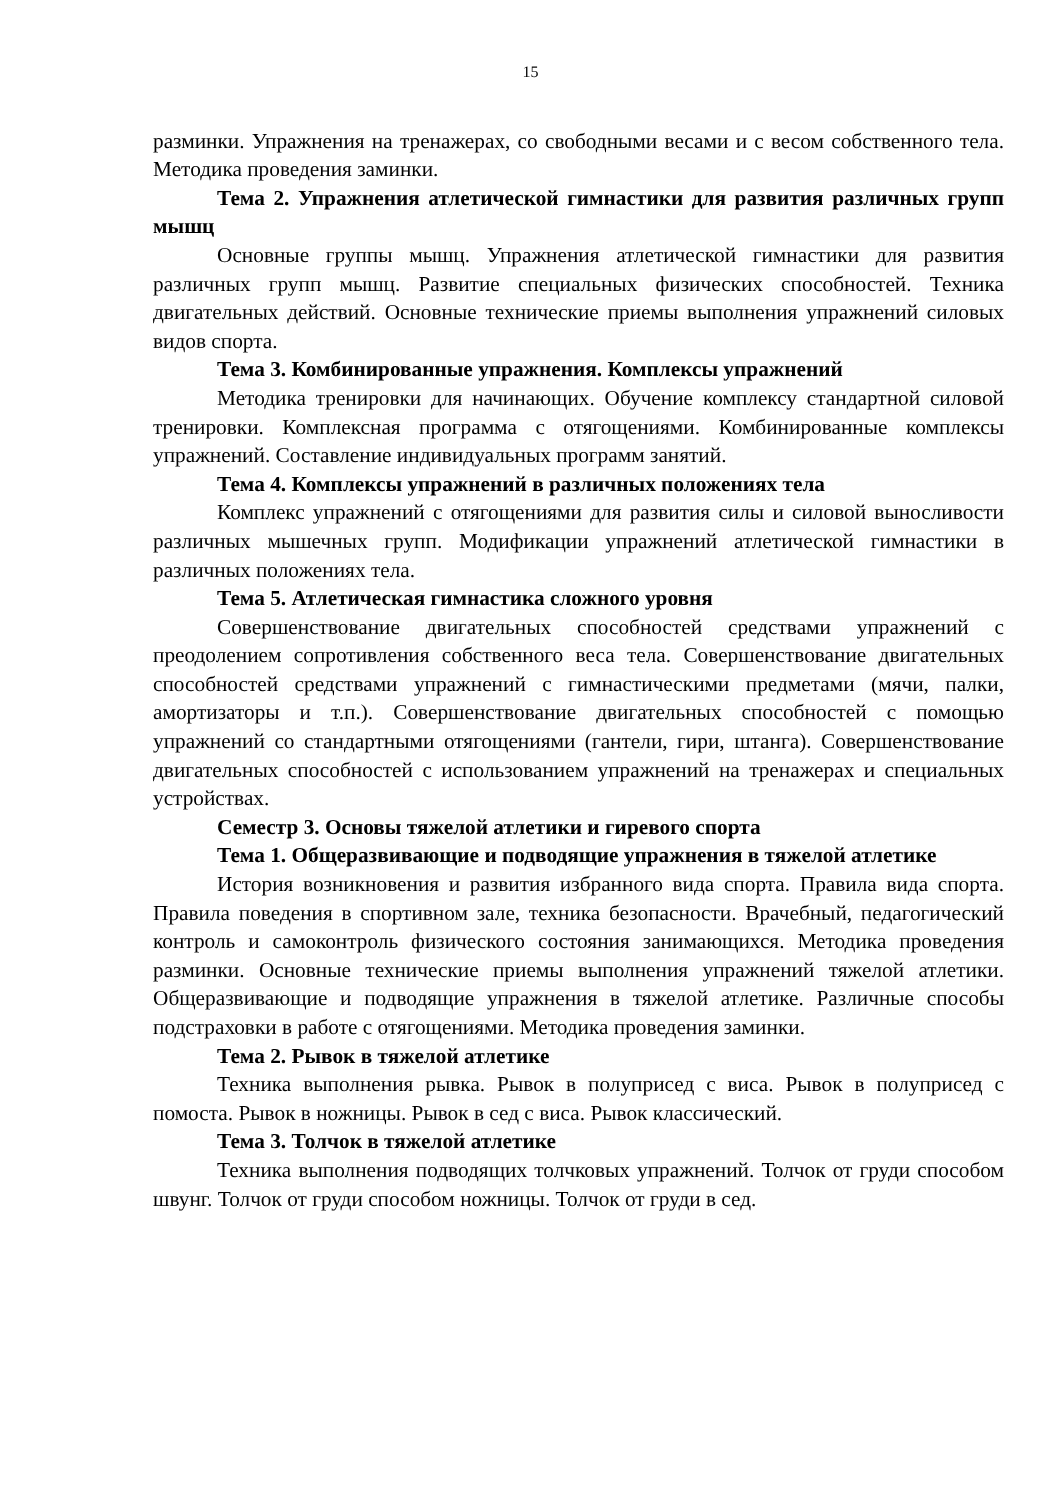15
разминки. Упражнения на тренажерах, со свободными весами и с весом собственного тела. Методика проведения заминки.
Тема 2. Упражнения атлетической гимнастики для развития различных групп мышц
Основные группы мышц. Упражнения атлетической гимнастики для развития различных групп мышц. Развитие специальных физических способностей. Техника двигательных действий. Основные технические приемы выполнения упражнений силовых видов спорта.
Тема 3. Комбинированные упражнения. Комплексы упражнений
Методика тренировки для начинающих. Обучение комплексу стандартной силовой тренировки. Комплексная программа с отягощениями. Комбинированные комплексы упражнений. Составление индивидуальных программ занятий.
Тема 4. Комплексы упражнений в различных положениях тела
Комплекс упражнений с отягощениями для развития силы и силовой выносливости различных мышечных групп. Модификации упражнений атлетической гимнастики в различных положениях тела.
Тема 5. Атлетическая гимнастика сложного уровня
Совершенствование двигательных способностей средствами упражнений с преодолением сопротивления собственного веса тела. Совершенствование двигательных способностей средствами упражнений с гимнастическими предметами (мячи, палки, амортизаторы и т.п.). Совершенствование двигательных способностей с помощью упражнений со стандартными отягощениями (гантели, гири, штанга). Совершенствование двигательных способностей с использованием упражнений на тренажерах и специальных устройствах.
Семестр 3. Основы тяжелой атлетики и гиревого спорта
Тема 1. Общеразвивающие и подводящие упражнения в тяжелой атлетике
История возникновения и развития избранного вида спорта. Правила вида спорта. Правила поведения в спортивном зале, техника безопасности. Врачебный, педагогический контроль и самоконтроль физического состояния занимающихся. Методика проведения разминки. Основные технические приемы выполнения упражнений тяжелой атлетики. Общеразвивающие и подводящие упражнения в тяжелой атлетике. Различные способы подстраховки в работе с отягощениями. Методика проведения заминки.
Тема 2. Рывок в тяжелой атлетике
Техника выполнения рывка. Рывок в полуприсед с виса. Рывок в полуприсед с помоста. Рывок в ножницы. Рывок в сед с виса. Рывок классический.
Тема 3. Толчок в тяжелой атлетике
Техника выполнения подводящих толчковых упражнений. Толчок от груди способом швунг. Толчок от груди способом ножницы. Толчок от груди в сед.